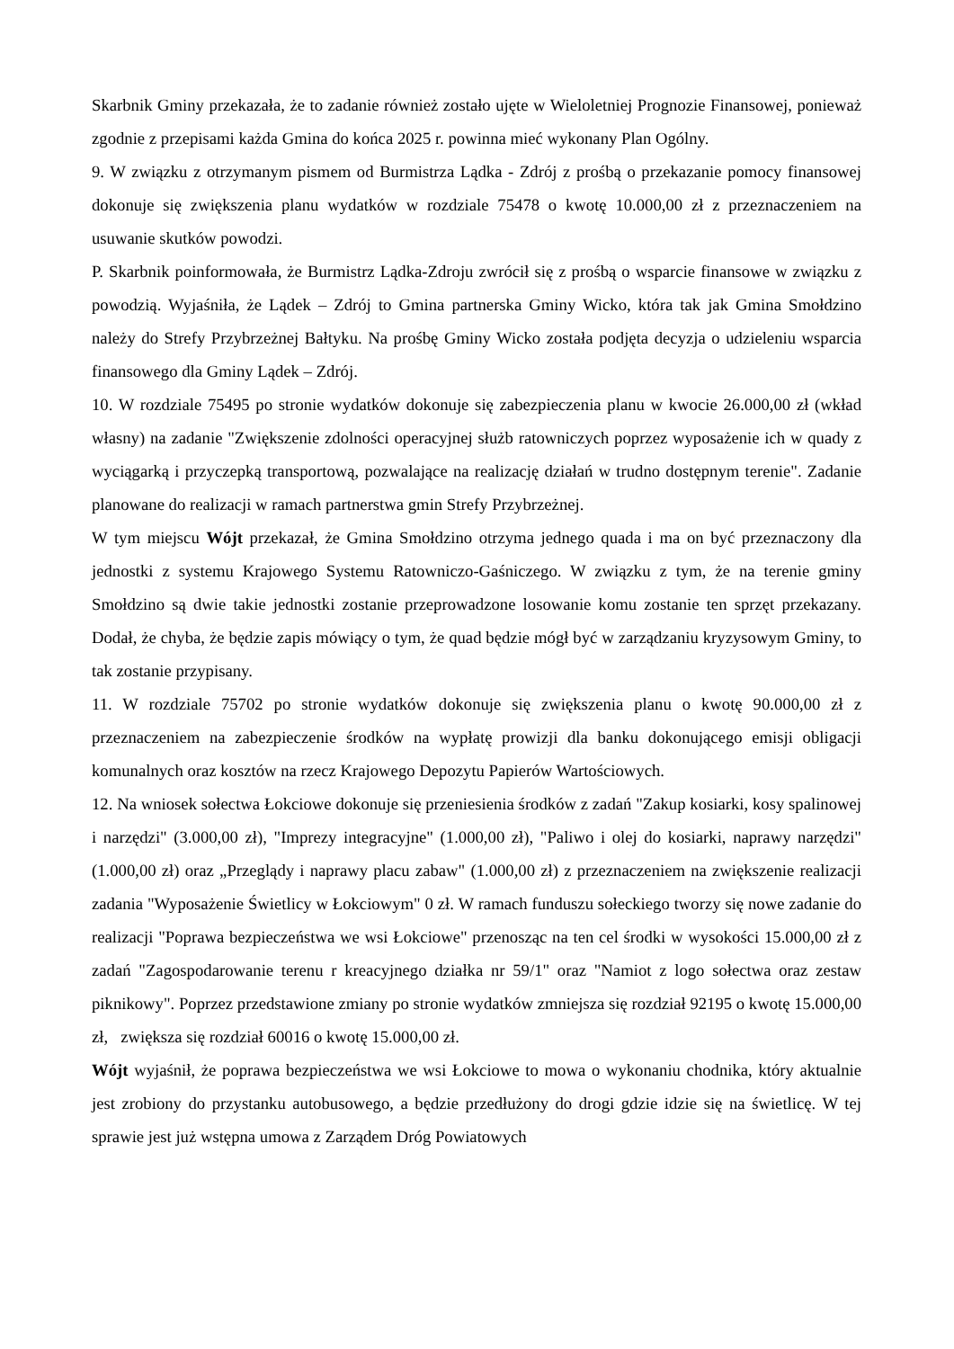Skarbnik Gminy przekazała, że to zadanie również zostało ujęte w Wieloletniej Prognozie Finansowej, ponieważ zgodnie z przepisami każda Gmina do końca 2025 r. powinna mieć wykonany Plan Ogólny.
9. W związku z otrzymanym pismem od Burmistrza Lądka - Zdrój z prośbą o przekazanie pomocy finansowej dokonuje się zwiększenia planu wydatków w rozdziale 75478 o kwotę 10.000,00 zł z przeznaczeniem na usuwanie skutków powodzi.
P. Skarbnik poinformowała, że Burmistrz Lądka-Zdroju zwrócił się z prośbą o wsparcie finansowe w związku z powodzią. Wyjaśniła, że Lądek – Zdrój to Gmina partnerska Gminy Wicko, która tak jak Gmina Smołdzino należy do Strefy Przybrzeżnej Bałtyku. Na prośbę Gminy Wicko została podjęta decyzja o udzieleniu wsparcia finansowego dla Gminy Lądek – Zdrój.
10. W rozdziale 75495 po stronie wydatków dokonuje się zabezpieczenia planu w kwocie 26.000,00 zł (wkład własny) na zadanie "Zwiększenie zdolności operacyjnej służb ratowniczych poprzez wyposażenie ich w quady z wyciągarką i przyczepką transportową, pozwalające na realizację działań w trudno dostępnym terenie". Zadanie planowane do realizacji w ramach partnerstwa gmin Strefy Przybrzeżnej.
W tym miejscu Wójt przekazał, że Gmina Smołdzino otrzyma jednego quada i ma on być przeznaczony dla jednostki z systemu Krajowego Systemu Ratowniczo-Gaśniczego. W związku z tym, że na terenie gminy Smołdzino są dwie takie jednostki zostanie przeprowadzone losowanie komu zostanie ten sprzęt przekazany. Dodał, że chyba, że będzie zapis mówiący o tym, że quad będzie mógł być w zarządzaniu kryzysowym Gminy, to tak zostanie przypisany.
11. W rozdziale 75702 po stronie wydatków dokonuje się zwiększenia planu o kwotę 90.000,00 zł z przeznaczeniem na zabezpieczenie środków na wypłatę prowizji dla banku dokonującego emisji obligacji komunalnych oraz kosztów na rzecz Krajowego Depozytu Papierów Wartościowych.
12. Na wniosek sołectwa Łokciowe dokonuje się przeniesienia środków z zadań "Zakup kosiarki, kosy spalinowej i narzędzi" (3.000,00 zł), "Imprezy integracyjne" (1.000,00 zł), "Paliwo i olej do kosiarki, naprawy narzędzi" (1.000,00 zł) oraz „Przeglądy i naprawy placu zabaw" (1.000,00 zł) z przeznaczeniem na zwiększenie realizacji zadania "Wyposażenie Świetlicy w Łokciowym" 0 zł. W ramach funduszu sołeckiego tworzy się nowe zadanie do realizacji "Poprawa bezpieczeństwa we wsi Łokciowe" przenosząc na ten cel środki w wysokości 15.000,00 zł z zadań "Zagospodarowanie terenu r kreacyjnego działka nr 59/1" oraz "Namiot z logo sołectwa oraz zestaw piknikowy". Poprzez przedstawione zmiany po stronie wydatków zmniejsza się rozdział 92195 o kwotę 15.000,00 zł, zwiększa się rozdział 60016 o kwotę 15.000,00 zł.
Wójt wyjaśnił, że poprawa bezpieczeństwa we wsi Łokciowe to mowa o wykonaniu chodnika, który aktualnie jest zrobiony do przystanku autobusowego, a będzie przedłużony do drogi gdzie idzie się na świetlicę. W tej sprawie jest już wstępna umowa z Zarządem Dróg Powiatowych